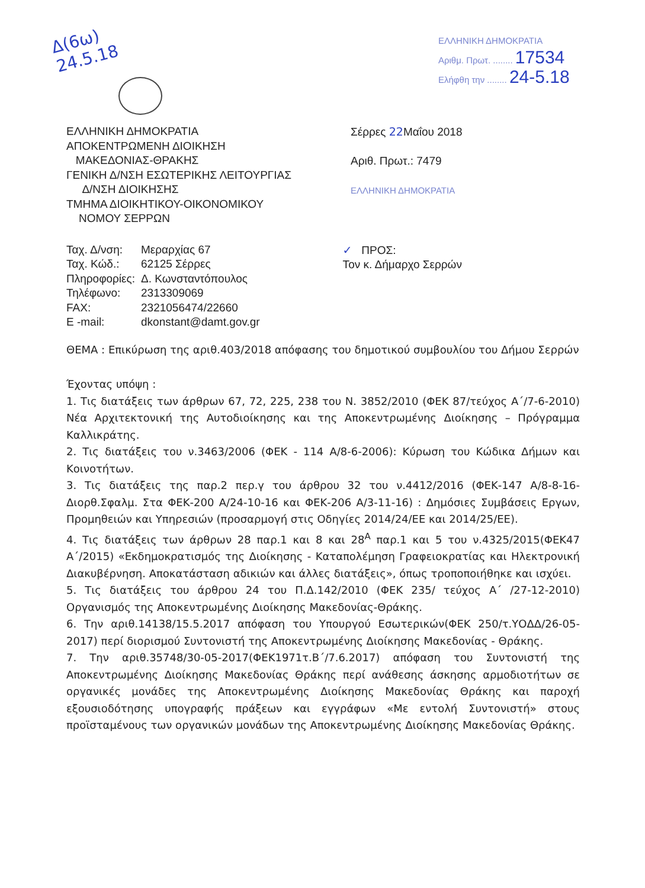Δ(6ω)
24.5.18
ΕΛΛΗΝΙΚΗ ΔΗΜΟΚΡΑΤΙΑ
Αριθμ. Πρωτ. ........ 17534
Ελήφθη την ........ 24-5.18
ΕΛΛΗΝΙΚΗ ΔΗΜΟΚΡΑΤΙΑ
ΑΠΟΚΕΝΤΡΩΜΕΝΗ ΔΙΟΙΚΗΣΗ
ΜΑΚΕΔΟΝΙΑΣ-ΘΡΑΚΗΣ
ΓΕΝΙΚΗ Δ/ΝΣΗ ΕΣΩΤΕΡΙΚΗΣ ΛΕΙΤΟΥΡΓΙΑΣ
Δ/ΝΣΗ ΔΙΟΙΚΗΣΗΣ
ΤΜΗΜΑ ΔΙΟΙΚΗΤΙΚΟΥ-ΟΙΚΟΝΟΜΙΚΟΥ
ΝΟΜΟΥ ΣΕΡΡΩΝ
Σέρρες 22 Μαΐου 2018
Αριθ. Πρωτ.: 7479
ΕΛΛΗΝΙΚΗ ΔΗΜΟΚΡΑΤΙΑ
| Ταχ. Δ/νση: | Μεραρχίας 67 |
| Ταχ. Κώδ.: | 62125 Σέρρες |
| Πληροφορίες: | Δ. Κωνσταντόπουλος |
| Τηλέφωνο: | 2313309069 |
| FAX: | 2321056474/22660 |
| E -mail: | dkonstant@damt.gov.gr |
✓ ΠΡΟΣ:
Τον κ. Δήμαρχο Σερρών
ΘΕΜΑ : Επικύρωση της αριθ.403/2018 απόφασης του δημοτικού συμβουλίου του Δήμου Σερρών
Έχοντας υπόψη :
1. Τις διατάξεις των άρθρων 67, 72, 225, 238 του Ν. 3852/2010 (ΦΕΚ 87/τεύχος Α΄/7-6-2010) Νέα Αρχιτεκτονική της Αυτοδιοίκησης και της Αποκεντρωμένης Διοίκησης – Πρόγραμμα Καλλικράτης.
2. Τις διατάξεις του ν.3463/2006 (ΦΕΚ - 114 Α/8-6-2006): Κύρωση του Κώδικα Δήμων και Κοινοτήτων.
3. Τις διατάξεις της παρ.2 περ.γ του άρθρου 32 του ν.4412/2016 (ΦΕΚ-147 Α/8-8-16-Διορθ.Σφαλμ. Στα ΦΕΚ-200 Α/24-10-16 και ΦΕΚ-206 Α/3-11-16) : Δημόσιες Συμβάσεις Εργων, Προμηθειών και Υπηρεσιών (προσαρμογή στις Οδηγίες 2014/24/ΕΕ και 2014/25/ΕΕ).
4. Τις διατάξεις των άρθρων 28 παρ.1 και 8 και 28<sup>Α</sup> παρ.1 και 5 του ν.4325/2015(ΦΕΚ47 Α΄/2015) «Εκδημοκρατισμός της Διοίκησης - Καταπολέμηση Γραφειοκρατίας και Ηλεκτρονική Διακυβέρνηση. Αποκατάσταση αδικιών και άλλες διατάξεις», όπως τροποποιήθηκε και ισχύει.
5. Τις διατάξεις του άρθρου 24 του Π.Δ.142/2010 (ΦΕΚ 235/ τεύχος Α΄ /27-12-2010) Οργανισμός της Αποκεντρωμένης Διοίκησης Μακεδονίας-Θράκης.
6. Την αριθ.14138/15.5.2017 απόφαση του Υπουργού Εσωτερικών(ΦΕΚ 250/τ.ΥΟΔΔ/26-05-2017) περί διορισμού Συντονιστή της Αποκεντρωμένης Διοίκησης Μακεδονίας - Θράκης.
7. Την αριθ.35748/30-05-2017(ΦΕΚ1971τ.Β΄/7.6.2017) απόφαση του Συντονιστή της Αποκεντρωμένης Διοίκησης Μακεδονίας Θράκης περί ανάθεσης άσκησης αρμοδιοτήτων σε οργανικές μονάδες της Αποκεντρωμένης Διοίκησης Μακεδονίας Θράκης και παροχή εξουσιοδότησης υπογραφής πράξεων και εγγράφων «Με εντολή Συντονιστή» στους προϊσταμένους των οργανικών μονάδων της Αποκεντρωμένης Διοίκησης Μακεδονίας Θράκης.